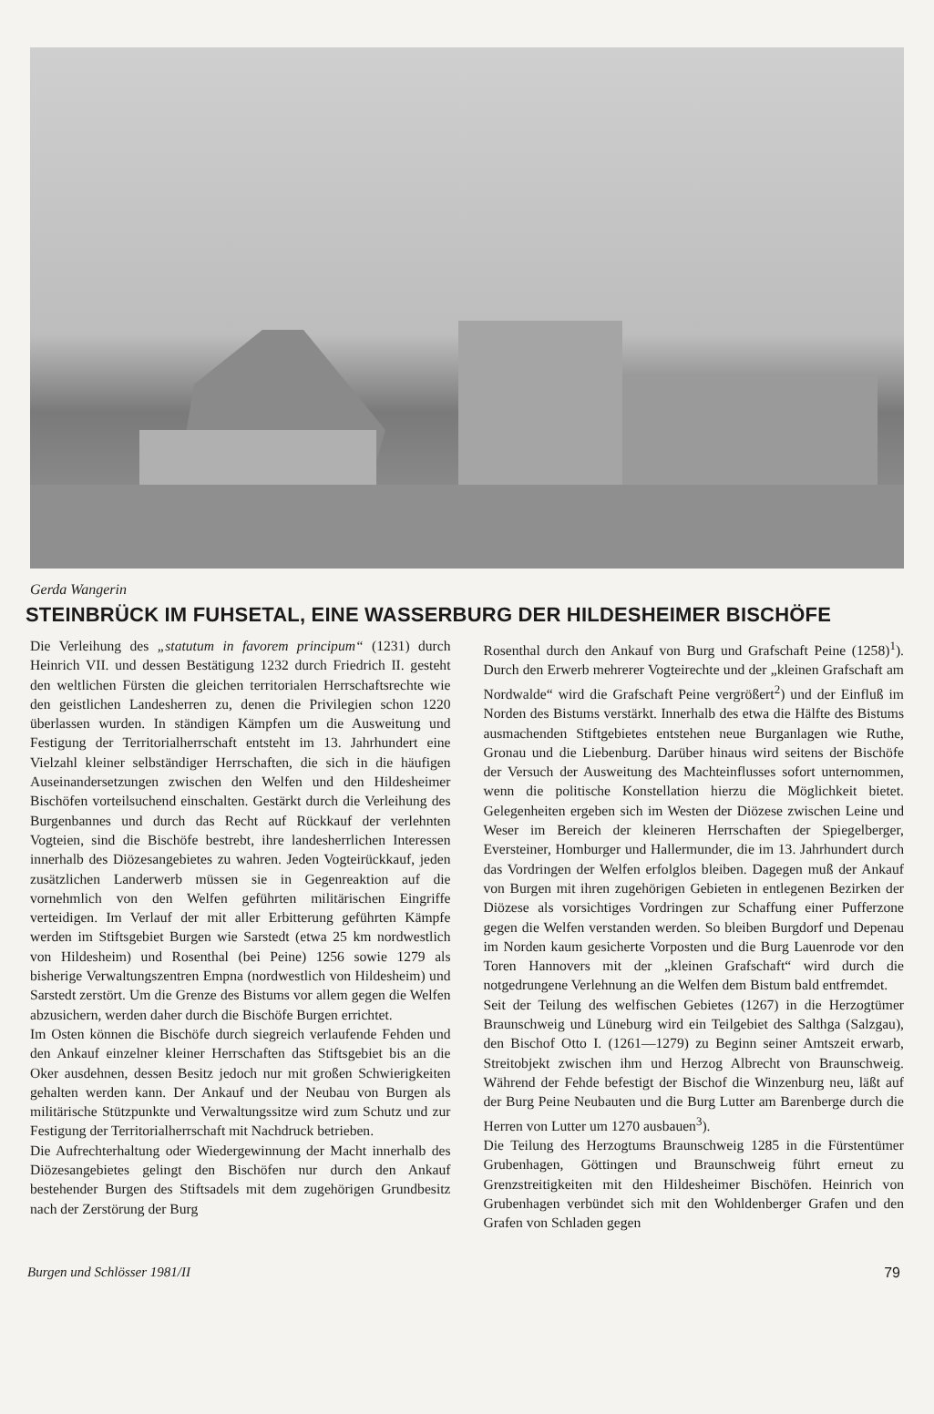Gerda Wangerin
STEINBRÜCK IM FUHSETAL, EINE WASSERBURG DER HILDESHEIMER BISCHÖFE
Die Verleihung des „statutum in favorem principum“ (1231) durch Heinrich VII. und dessen Bestätigung 1232 durch Friedrich II. gesteht den weltlichen Fürsten die gleichen territorialen Herrschaftsrechte wie den geistlichen Landesherren zu, denen die Privilegien schon 1220 überlassen wurden. In ständigen Kämpfen um die Ausweitung und Festigung der Territorialherrschaft entsteht im 13. Jahrhundert eine Vielzahl kleiner selbständiger Herrschaften, die sich in die häufigen Auseinandersetzungen zwischen den Welfen und den Hildesheimer Bischöfen vorteilsuchend einschalten. Gestärkt durch die Verleihung des Burgenbannes und durch das Recht auf Rückkauf der verlehnten Vogteien, sind die Bischöfe bestrebt, ihre landesherrlichen Interessen innerhalb des Diözesangebietes zu wahren. Jeden Vogteirückkauf, jeden zusätzlichen Landerwerb müssen sie in Gegenreaktion auf die vornehmlich von den Welfen geführten militärischen Eingriffe verteidigen. Im Verlauf der mit aller Erbitterung geführten Kämpfe werden im Stiftsgebiet Burgen wie Sarstedt (etwa 25 km nordwestlich von Hildesheim) und Rosenthal (bei Peine) 1256 sowie 1279 als bisherige Verwaltungszentren Empna (nordwestlich von Hildesheim) und Sarstedt zerstört. Um die Grenze des Bistums vor allem gegen die Welfen abzusichern, werden daher durch die Bischöfe Burgen errichtet.
Im Osten können die Bischöfe durch siegreich verlaufende Fehden und den Ankauf einzelner kleiner Herrschaften das Stiftsgebiet bis an die Oker ausdehnen, dessen Besitz jedoch nur mit großen Schwierigkeiten gehalten werden kann. Der Ankauf und der Neubau von Burgen als militärische Stützpunkte und Verwaltungssitze wird zum Schutz und zur Festigung der Territorialherrschaft mit Nachdruck betrieben.
Die Aufrechterhaltung oder Wiedergewinnung der Macht innerhalb des Diözesangebietes gelingt den Bischöfen nur durch den Ankauf bestehender Burgen des Stiftsadels mit dem zugehörigen Grundbesitz nach der Zerstörung der Burg
Rosenthal durch den Ankauf von Burg und Grafschaft Peine (1258)<sup>1</sup>). Durch den Erwerb mehrerer Vogteirechte und der „kleinen Grafschaft am Nordwalde“ wird die Grafschaft Peine vergrößert<sup>2</sup>) und der Einfluß im Norden des Bistums verstärkt. Innerhalb des etwa die Hälfte des Bistums ausmachenden Stiftgebietes entstehen neue Burganlagen wie Ruthe, Gronau und die Liebenburg. Darüber hinaus wird seitens der Bischöfe der Versuch der Ausweitung des Machteinflusses sofort unternommen, wenn die politische Konstellation hierzu die Möglichkeit bietet. Gelegenheiten ergeben sich im Westen der Diözese zwischen Leine und Weser im Bereich der kleineren Herrschaften der Spiegelberger, Eversteiner, Homburger und Hallermunder, die im 13. Jahrhundert durch das Vordringen der Welfen erfolglos bleiben. Dagegen muß der Ankauf von Burgen mit ihren zugehörigen Gebieten in entlegenen Bezirken der Diözese als vorsichtiges Vordringen zur Schaffung einer Pufferzone gegen die Welfen verstanden werden. So bleiben Burgdorf und Depenau im Norden kaum gesicherte Vorposten und die Burg Lauenrode vor den Toren Hannovers mit der „kleinen Grafschaft“ wird durch die notgedrungene Verlehnung an die Welfen dem Bistum bald entfremdet.
Seit der Teilung des welfischen Gebietes (1267) in die Herzogtümer Braunschweig und Lüneburg wird ein Teilgebiet des Salthga (Salzgau), den Bischof Otto I. (1261—1279) zu Beginn seiner Amtszeit erwarb, Streitobjekt zwischen ihm und Herzog Albrecht von Braunschweig. Während der Fehde befestigt der Bischof die Winzenburg neu, läßt auf der Burg Peine Neubauten und die Burg Lutter am Barenberge durch die Herren von Lutter um 1270 ausbauen<sup>3</sup>).
Die Teilung des Herzogtums Braunschweig 1285 in die Fürstentümer Grubenhagen, Göttingen und Braunschweig führt erneut zu Grenzstreitigkeiten mit den Hildesheimer Bischöfen. Heinrich von Grubenhagen verbündet sich mit den Wohldenberger Grafen und den Grafen von Schladen gegen
Burgen und Schlösser 1981/II 79